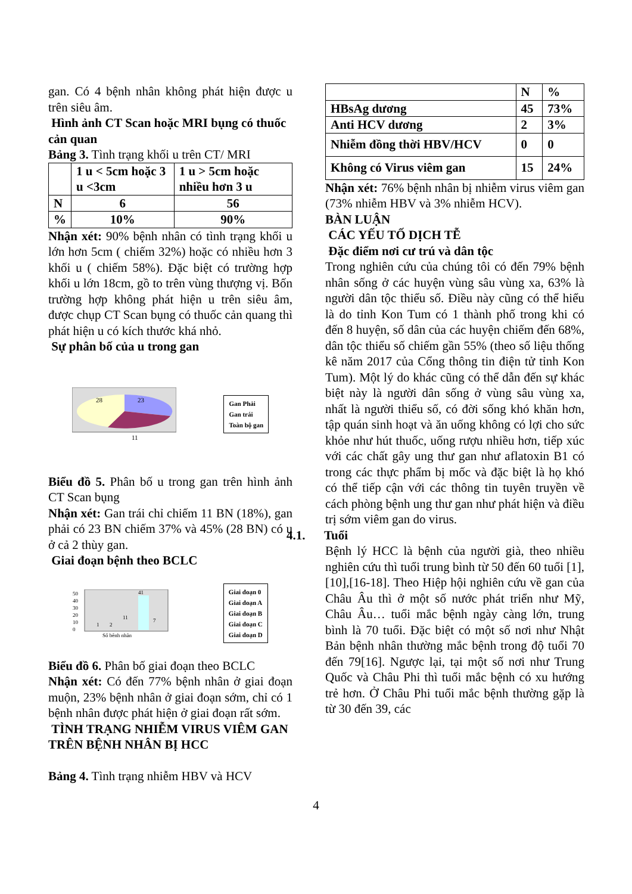gan. Có 4 bệnh nhân không phát hiện được u trên siêu âm.
Hình ảnh CT Scan hoặc MRI bụng có thuốc cản quan
Bảng 3. Tình trạng khối u trên CT/ MRI
| | 1 u < 5cm hoặc 3 u <3cm | 1 u > 5cm hoặc nhiều hơn 3 u |
| --- | --- | --- |
| N | 6 | 56 |
| % | 10% | 90% |
Nhận xét: 90% bệnh nhân có tình trạng khối u lớn hơn 5cm ( chiếm 32%) hoặc có nhiều hơn 3 khối u ( chiếm 58%). Đặc biệt có trường hợp khối u lớn 18cm, gồ to trên vùng thượng vị. Bốn trường hợp không phát hiện u trên siêu âm, được chụp CT Scan bụng có thuốc cản quang thì phát hiện u có kích thước khá nhỏ.
Sự phân bố của u trong gan
28
23
11
Gan Phải
Gan trái
Toàn bộ gan
Biểu đồ 5. Phân bố u trong gan trên hình ảnh CT Scan bụng
Nhận xét: Gan trái chỉ chiếm 11 BN (18%), gan phải có 23 BN chiếm 37% và 45% (28 BN) có u ở cả 2 thùy gan.
Giai đoạn bệnh theo BCLC
50
40
30
20
10
0
41
1
2
11
7
Số bệnh nhân
Giai đoạn 0
Giai đoạn A
Giai đoạn B
Giai đoạn C
Giai đoạn D
Biểu đồ 6. Phân bố giai đoạn theo BCLC
Nhận xét: Có đến 77% bệnh nhân ở giai đoạn muộn, 23% bệnh nhân ở giai đoạn sớm, chỉ có 1 bệnh nhân được phát hiện ở giai đoạn rất sớm.
TÌNH TRẠNG NHIỄM VIRUS VIÊM GAN TRÊN BỆNH NHÂN BỊ HCC
Bảng 4. Tình trạng nhiễm HBV và HCV
| | N | % |
| --- | --- | --- |
| HBsAg dương | 45 | 73% |
| Anti HCV dương | 2 | 3% |
| Nhiễm đồng thời HBV/HCV | 0 | 0 |
| Không có Virus viêm gan | 15 | 24% |
Nhận xét: 76% bệnh nhân bị nhiễm virus viêm gan (73% nhiễm HBV và 3% nhiễm HCV).
BÀN LUẬN
CÁC YẾU TỐ DỊCH TỄ
Đặc điểm nơi cư trú và dân tộc
Trong nghiên cứu của chúng tôi có đến 79% bệnh nhân sống ở các huyện vùng sâu vùng xa, 63% là người dân tộc thiểu số. Điều này cũng có thể hiểu là do tỉnh Kon Tum có 1 thành phố trong khi có đến 8 huyện, số dân của các huyện chiếm đến 68%, dân tộc thiểu số chiếm gần 55% (theo số liệu thống kê năm 2017 của Cổng thông tin điện tử tỉnh Kon Tum). Một lý do khác cũng có thể dẫn đến sự khác biệt này là người dân sống ở vùng sâu vùng xa, nhất là người thiểu số, có đời sống khó khăn hơn, tập quán sinh hoạt và ăn uống không có lợi cho sức khỏe như hút thuốc, uống rượu nhiều hơn, tiếp xúc với các chất gây ung thư gan như aflatoxin B1 có trong các thực phẩm bị mốc và đặc biệt là họ khó có thể tiếp cận với các thông tin tuyên truyền về cách phòng bệnh ung thư gan như phát hiện và điều trị sớm viêm gan do virus.
4.1. Tuổi
Bệnh lý HCC là bệnh của người già, theo nhiều nghiên cứu thì tuổi trung bình từ 50 đến 60 tuổi [1],[10],[16-18]. Theo Hiệp hội nghiên cứu về gan của Châu Âu thì ở một số nước phát triển như Mỹ, Châu Âu… tuổi mắc bệnh ngày càng lớn, trung bình là 70 tuổi. Đặc biệt có một số nơi như Nhật Bản bệnh nhân thường mắc bệnh trong độ tuổi 70 đến 79[16]. Ngược lại, tại một số nơi như Trung Quốc và Châu Phi thì tuổi mắc bệnh có xu hướng trẻ hơn. Ở Châu Phi tuổi mắc bệnh thường gặp là từ 30 đến 39, các
4